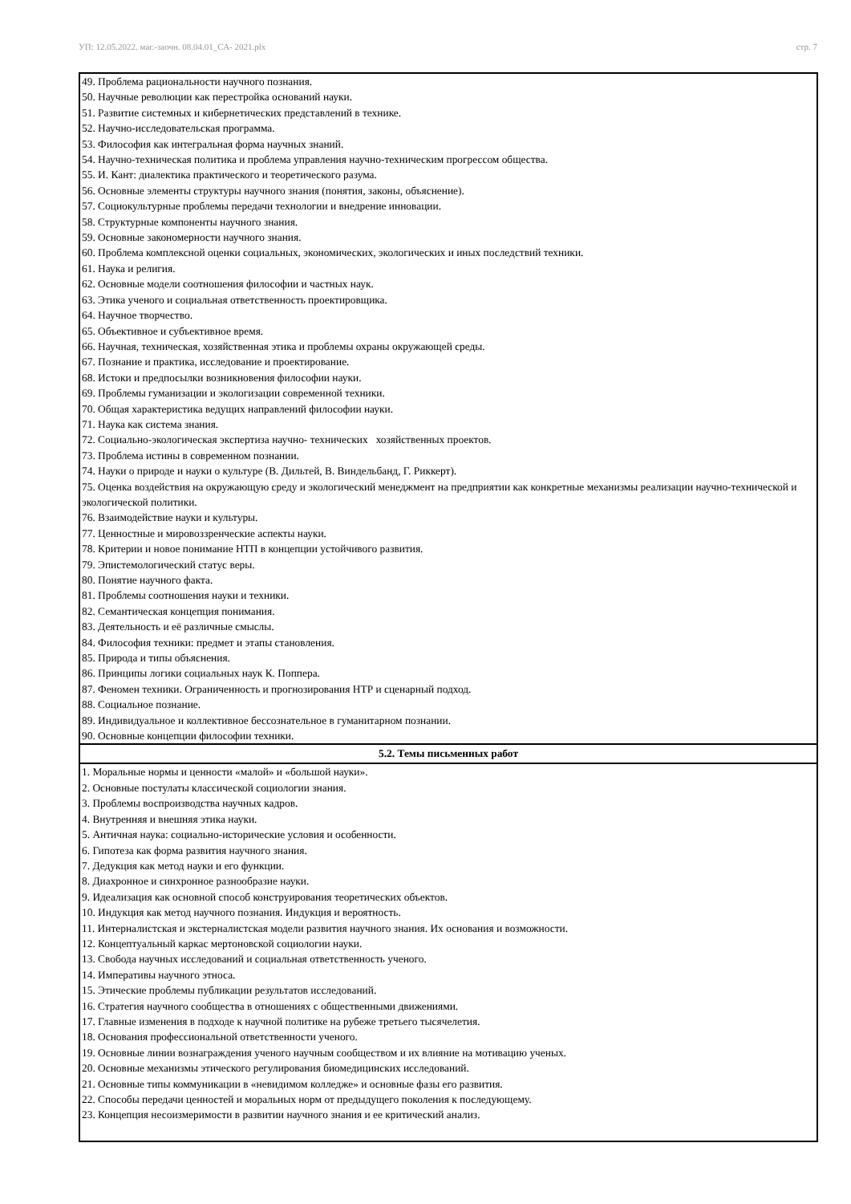УП: 12.05.2022. маг.-заочн. 08.04.01_СА- 2021.plx стр. 7
| 49. Проблема рациональности научного познания. 50. Научные революции как перестройка оснований науки. 51. Развитие системных и кибернетических представлений в технике. 52. Научно-исследовательская программа. 53. Философия как интегральная форма научных знаний. 54. Научно-техническая политика и проблема управления научно-техническим прогрессом общества. 55. И. Кант: диалектика практического и теоретического разума. 56. Основные элементы структуры научного знания (понятия, законы, объяснение). 57. Социокультурные проблемы передачи технологии и внедрение инновации. 58. Структурные компоненты научного знания. 59. Основные закономерности научного знания. 60. Проблема комплексной оценки социальных, экономических, экологических и иных последствий техники. 61. Наука и религия. 62. Основные модели соотношения философии и частных наук. 63. Этика ученого и социальная ответственность проектировщика. 64. Научное творчество. 65. Объективное и субъективное время. 66. Научная, техническая, хозяйственная этика и проблемы охраны окружающей среды. 67. Познание и практика, исследование и проектирование. 68. Истоки и предпосылки возникновения философии науки. 69. Проблемы гуманизации и экологизации современной техники. 70. Общая характеристика ведущих направлений философии науки. 71. Наука как система знания. 72. Социально-экологическая экспертиза научно- технических хозяйственных проектов. 73. Проблема истины в современном познании. 74. Науки о природе и науки о культуре (В. Дильтей, В. Виндельбанд, Г. Риккерт). 75. Оценка воздействия на окружающую среду и экологический менеджмент на предприятии как конкретные механизмы реализации научно-технической и экологической политики. 76. Взаимодействие науки и культуры. 77. Ценностные и мировоззренческие аспекты науки. 78. Критерии и новое понимание НТП в концепции устойчивого развития. 79. Эпистемологический статус веры. 80. Понятие научного факта. 81. Проблемы соотношения науки и техники. 82. Семантическая концепция понимания. 83. Деятельность и её различные смыслы. 84. Философия техники: предмет и этапы становления. 85. Природа и типы объяснения. 86. Принципы логики социальных наук К. Поппера. 87. Феномен техники. Ограниченность и прогнозирования НТР и сценарный подход. 88. Социальное познание. 89. Индивидуальное и коллективное бессознательное в гуманитарном познании. 90. Основные концепции философии техники. |
| 5.2. Темы письменных работ |
| 1. Моральные нормы и ценности «малой» и «большой науки». 2. Основные постулаты классической социологии знания. 3. Проблемы воспроизводства научных кадров. 4. Внутренняя и внешняя этика науки. 5. Античная наука: социально-исторические условия и особенности. 6. Гипотеза как форма развития научного знания. 7. Дедукция как метод науки и его функции. 8. Диахронное и синхронное разнообразие науки. 9. Идеализация как основной способ конструирования теоретических объектов. 10. Индукция как метод научного познания. Индукция и вероятность. 11. Интерналистская и экстерналистская модели развития научного знания. Их основания и возможности. 12. Концептуальный каркас мертоновской социологии науки. 13. Свобода научных исследований и социальная ответственность ученого. 14. Императивы научного этноса. 15. Этические проблемы публикации результатов исследований. 16. Стратегия научного сообщества в отношениях с общественными движениями. 17. Главные изменения в подходе к научной политике на рубеже третьего тысячелетия. 18. Основания профессиональной ответственности ученого. 19. Основные линии вознаграждения ученого научным сообществом и их влияние на мотивацию ученых. 20. Основные механизмы этического регулирования биомедицинских исследований. 21. Основные типы коммуникации в «невидимом колледже» и основные фазы его развития. 22. Способы передачи ценностей и моральных норм от предыдущего поколения к последующему. 23. Концепция несоизмеримости в развитии научного знания и ее критический анализ. |